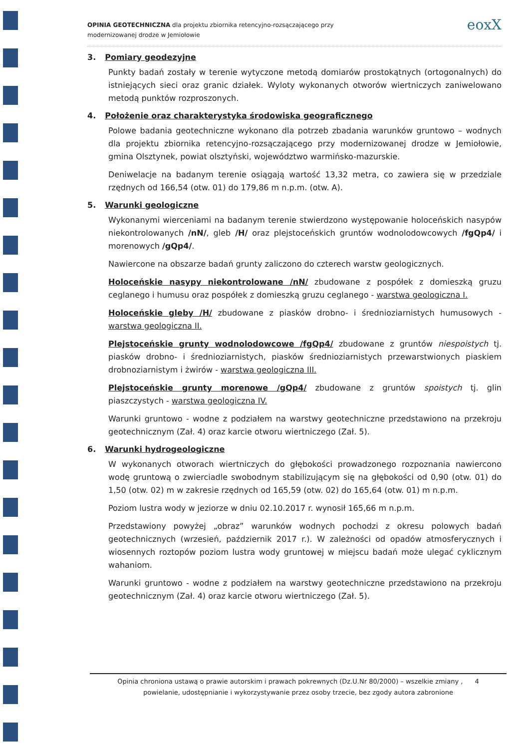OPINIA GEOTECHNICZNA dla projektu zbiornika retencyjno-rozsączającego przy
modernizowanej drodze w Jemiołowie
eoxX
3. Pomiary geodezyjne
Punkty badań zostały w terenie wytyczone metodą domiarów prostokątnych (ortogonalnych) do istniejących sieci oraz granic działek. Wyloty wykonanych otworów wiertniczych zaniwelowano metodą punktów rozproszonych.
4. Położenie oraz charakterystyka środowiska geograficznego
Polowe badania geotechniczne wykonano dla potrzeb zbadania warunków gruntowo – wodnych dla projektu zbiornika retencyjno-rozsączającego przy modernizowanej drodze w Jemiołowie, gmina Olsztynek, powiat olsztyński, województwo warmińsko-mazurskie.
Deniwelacje na badanym terenie osiągają wartość 13,32 metra, co zawiera się w przedziale rzędnych od 166,54 (otw. 01) do 179,86 m n.p.m. (otw. A).
5. Warunki geologiczne
Wykonanymi wierceniami na badanym terenie stwierdzono występowanie holoceńskich nasypów niekontrolowanych /nN/, gleb /H/ oraz plejstoceńskich gruntów wodnolodowcowych /fgQp4/ i morenowych /gQp4/.
Nawiercone na obszarze badań grunty zaliczono do czterech warstw geologicznych.
Holoceńskie nasypy niekontrolowane /nN/ zbudowane z pospółek z domieszką gruzu ceglanego i humusu oraz pospółek z domieszką gruzu ceglanego - warstwa geologiczna I.
Holoceńskie gleby /H/ zbudowane z piasków drobno- i średnioziarnistych humusowych - warstwa geologiczna II.
Plejstoceńskie grunty wodnolodowcowe /fgQp4/ zbudowane z gruntów niespoistych tj. piasków drobno- i średnioziarnistych, piasków średnioziarnistych przewarstwionych piaskiem drobnoziarnistym i żwirów - warstwa geologiczna III.
Plejstoceńskie grunty morenowe /gQp4/ zbudowane z gruntów spoistych tj. glin piaszczystych - warstwa geologiczna IV.
Warunki gruntowo - wodne z podziałem na warstwy geotechniczne przedstawiono na przekroju geotechnicznym (Zał. 4) oraz karcie otworu wiertniczego (Zał. 5).
6. Warunki hydrogeologiczne
W wykonanych otworach wiertniczych do głębokości prowadzonego rozpoznania nawiercono wodę gruntową o zwierciadle swobodnym stabilizującym się na głębokości od 0,90 (otw. 01) do 1,50 (otw. 02) m w zakresie rzędnych od 165,59 (otw. 02) do 165,64 (otw. 01) m n.p.m.
Poziom lustra wody w jeziorze w dniu 02.10.2017 r. wynosił 165,66 m n.p.m.
Przedstawiony powyżej „obraz” warunków wodnych pochodzi z okresu polowych badań geotechnicznych (wrzesień, październik 2017 r.). W zależności od opadów atmosferycznych i wiosennych roztopów poziom lustra wody gruntowej w miejscu badań może ulegać cyklicznym wahaniom.
Warunki gruntowo - wodne z podziałem na warstwy geotechniczne przedstawiono na przekroju geotechnicznym (Zał. 4) oraz karcie otworu wiertniczego (Zał. 5).
Opinia chroniona ustawą o prawie autorskim i prawach pokrewnych (Dz.U.Nr 80/2000) – wszelkie zmiany , 4
powielanie, udostępnianie i wykorzystywanie przez osoby trzecie, bez zgody autora zabronione